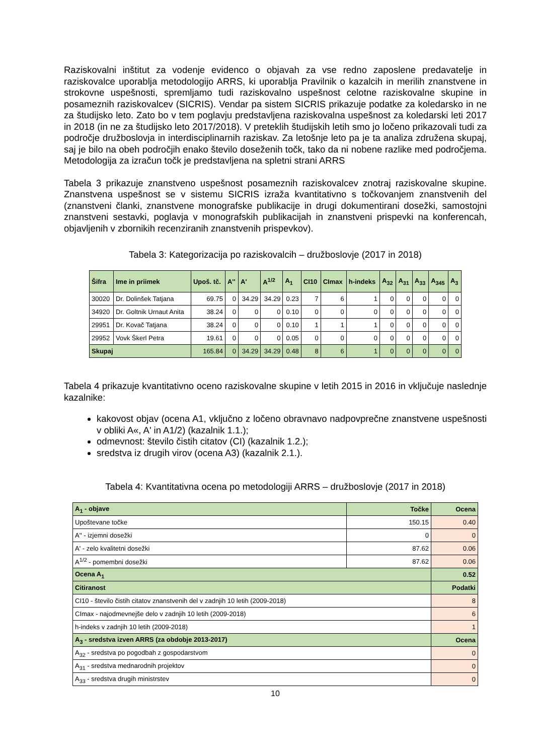Raziskovalni inštitut za vodenje evidenco o objavah za vse redno zaposlene predavatelje in raziskovalce uporablja metodologijo ARRS, ki uporablja Pravilnik o kazalcih in merilih znanstvene in strokovne uspešnosti, spremljamo tudi raziskovalno uspešnost celotne raziskovalne skupine in posameznih raziskovalcev (SICRIS). Vendar pa sistem SICRIS prikazuje podatke za koledarsko in ne za študijsko leto. Zato bo v tem poglavju predstavljena raziskovalna uspešnost za koledarski leti 2017 in 2018 (in ne za študijsko leto 2017/2018). V preteklih študijskih letih smo jo ločeno prikazovali tudi za področje družboslovja in interdisciplinarnih raziskav. Za letošnje leto pa je ta analiza združena skupaj, saj je bilo na obeh področjih enako število doseženih točk, tako da ni nobene razlike med področjema. Metodologija za izračun točk je predstavljena na spletni strani ARRS
Tabela 3 prikazuje znanstveno uspešnost posameznih raziskovalcev znotraj raziskovalne skupine. Znanstvena uspešnost se v sistemu SICRIS izraža kvantitativno s točkovanjem znanstvenih del (znanstveni članki, znanstvene monografske publikacije in drugi dokumentirani dosežki, samostojni znanstveni sestavki, poglavja v monografskih publikacijah in znanstveni prispevki na konferencah, objavljenih v zbornikih recenziranih znanstvenih prispevkov).
Tabela 3: Kategorizacija po raziskovalcih – družboslovje (2017 in 2018)
| Šifra | Ime in priimek | Upoš. tč. | A'' | A' | A<sup>1/2</sup> | A<sub>1</sub> | CI10 | CImax | h-indeks | A<sub>32</sub> | A<sub>31</sub> | A<sub>33</sub> | A<sub>345</sub> | A<sub>3</sub> |
| --- | --- | --- | --- | --- | --- | --- | --- | --- | --- | --- | --- | --- | --- | --- |
| 30020 | Dr. Dolinšek Tatjana | 69.75 | 0 | 34.29 | 34.29 | 0.23 | 7 | 6 | 1 | 0 | 0 | 0 | 0 | 0 |
| 34920 | Dr. Goltnik Urnaut Anita | 38.24 | 0 | 0 | 0 | 0.10 | 0 | 0 | 0 | 0 | 0 | 0 | 0 | 0 |
| 29951 | Dr. Kovač Tatjana | 38.24 | 0 | 0 | 0 | 0.10 | 1 | 1 | 1 | 0 | 0 | 0 | 0 | 0 |
| 29952 | Vovk Škerl Petra | 19.61 | 0 | 0 | 0 | 0.05 | 0 | 0 | 0 | 0 | 0 | 0 | 0 | 0 |
| Skupaj | | 165.84 | 0 | 34.29 | 34.29 | 0.48 | 8 | 6 | 1 | 0 | 0 | 0 | 0 | 0 |
Tabela 4 prikazuje kvantitativno oceno raziskovalne skupine v letih 2015 in 2016 in vključuje naslednje kazalnike:
kakovost objav (ocena A1, vključno z ločeno obravnavo nadpovprečne znanstvene uspešnosti v obliki A«, A' in A1/2) (kazalnik 1.1.);
odmevnost: število čistih citatov (CI) (kazalnik 1.2.);
sredstva iz drugih virov (ocena A3) (kazalnik 2.1.).
Tabela 4: Kvantitativna ocena po metodologiji ARRS – družboslovje (2017 in 2018)
| A<sub>1</sub> - objave | Točke | Ocena |
| Upoštevane točke | 150.15 | 0.40 |
| A'' - izjemni dosežki | 0 | 0 |
| A' - zelo kvalitetni dosežki | 87.62 | 0.06 |
| A<sup>1/2</sup> - pomembni dosežki | 87.62 | 0.06 |
| Ocena A<sub>1</sub> | | 0.52 |
| Citiranost | | Podatki |
| CI10 - število čistih citatov znanstvenih del v zadnjih 10 letih (2009-2018) | | 8 |
| CImax - najodmevnejše delo v zadnjih 10 letih (2009-2018) | | 6 |
| h-indeks v zadnjih 10 letih (2009-2018) | | 1 |
| A<sub>3</sub> - sredstva izven ARRS (za obdobje 2013-2017) | | Ocena |
| A<sub>32</sub> - sredstva po pogodbah z gospodarstvom | | 0 |
| A<sub>31</sub> - sredstva mednarodnih projektov | | 0 |
| A<sub>33</sub> - sredstva drugih ministrstev | | 0 |
10